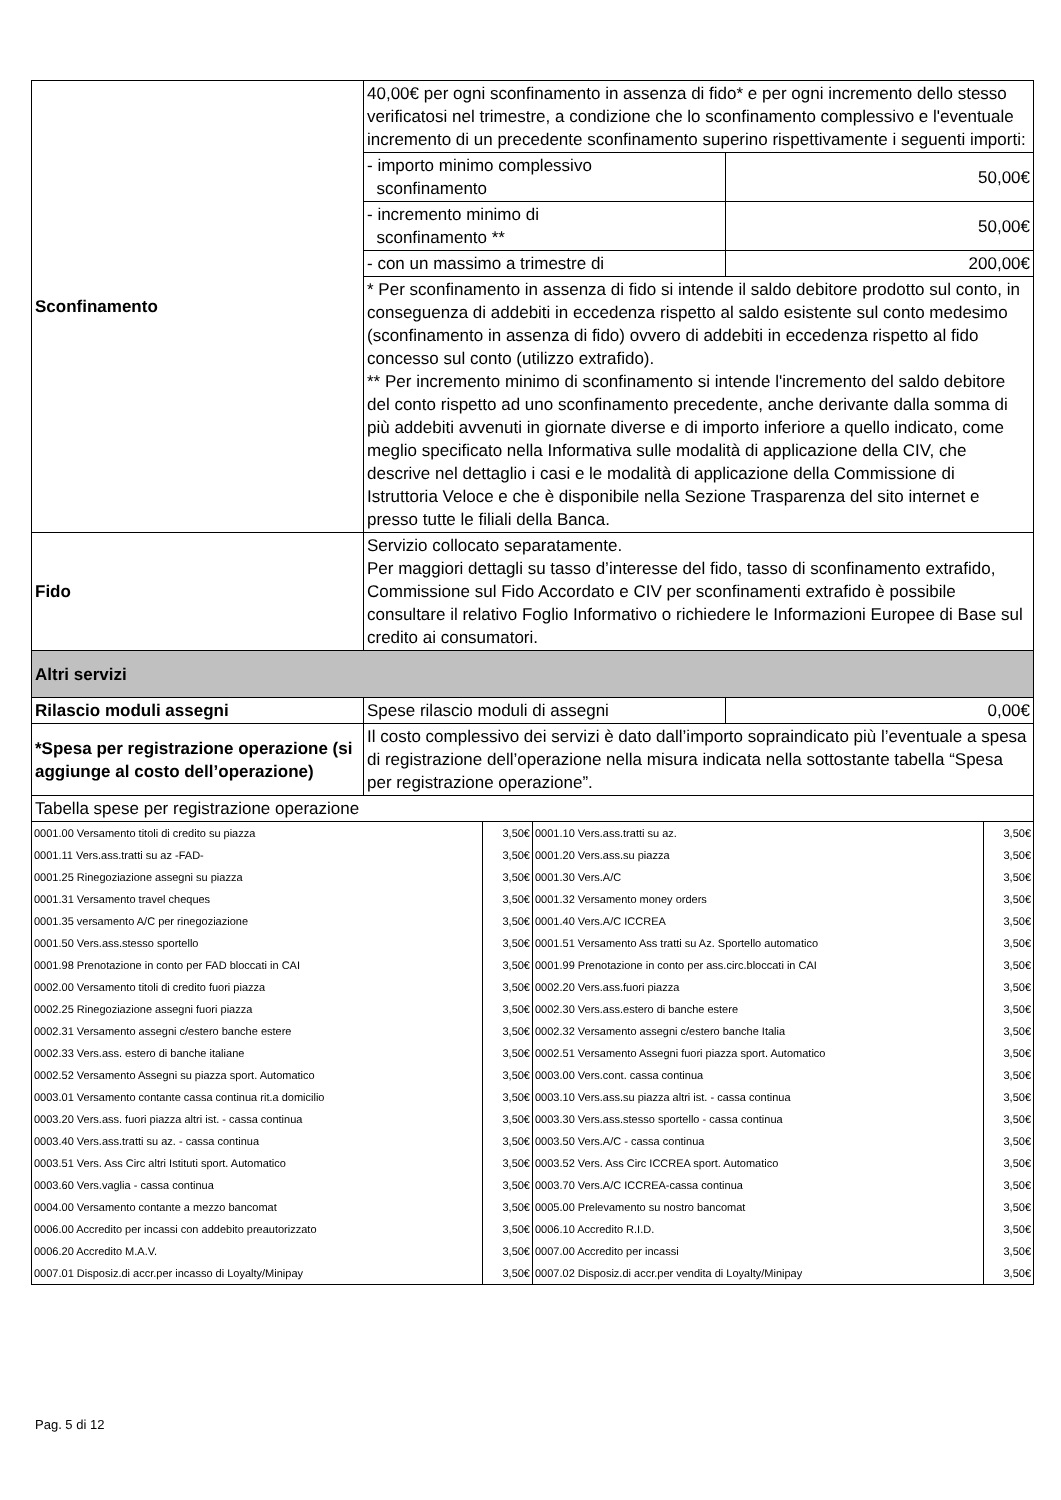| Sconfinamento | 40,00€ per ogni sconfinamento in assenza di fido* e per ogni incremento dello stesso verificatosi nel trimestre, a condizione che lo sconfinamento complessivo e l'eventuale incremento di un precedente sconfinamento superino rispettivamente i seguenti importi: | |
| | - importo minimo complessivo sconfinamento | 50,00€ |
| | - incremento minimo di sconfinamento ** | 50,00€ |
| | - con un massimo a trimestre di | 200,00€ |
| | * Per sconfinamento in assenza di fido si intende il saldo debitore prodotto sul conto, in conseguenza di addebiti in eccedenza rispetto al saldo esistente sul conto medesimo (sconfinamento in assenza di fido) ovvero di addebiti in eccedenza rispetto al fido concesso sul conto (utilizzo extrafido). ** Per incremento minimo di sconfinamento si intende l'incremento del saldo debitore del conto rispetto ad uno sconfinamento precedente, anche derivante dalla somma di più addebiti avvenuti in giornate diverse e di importo inferiore a quello indicato, come meglio specificato nella Informativa sulle modalità di applicazione della CIV, che descrive nel dettaglio i casi e le modalità di applicazione della Commissione di Istruttoria Veloce e che è disponibile nella Sezione Trasparenza del sito internet e presso tutte le filiali della Banca. | |
| Fido | Servizio collocato separatamente. Per maggiori dettagli su tasso d’interesse del fido, tasso di sconfinamento extrafido, Commissione sul Fido Accordato e CIV per sconfinamenti extrafido è possibile consultare il relativo Foglio Informativo o richiedere le Informazioni Europee di Base sul credito ai consumatori. | |
| Altri servizi | | |
| Rilascio moduli assegni | Spese rilascio moduli di assegni | 0,00€ |
| *Spesa per registrazione operazione (si aggiunge al costo dell’operazione) | Il costo complessivo dei servizi è dato dall’importo sopraindicato più l’eventuale a spesa di registrazione dell’operazione nella misura indicata nella sottostante tabella “Spesa per registrazione operazione”. | |
| Tabella spese per registrazione operazione | | |
| 0001.00 Versamento titoli di credito su piazza | 3,50€ | 0001.10 Vers.ass.tratti su az. | 3,50€ |
| 0001.11 Vers.ass.tratti su az -FAD- | 3,50€ | 0001.20 Vers.ass.su piazza | 3,50€ |
| 0001.25 Rinegoziazione assegni su piazza | 3,50€ | 0001.30 Vers.A/C | 3,50€ |
| 0001.31 Versamento travel cheques | 3,50€ | 0001.32 Versamento money orders | 3,50€ |
| 0001.35 versamento A/C per rinegoziazione | 3,50€ | 0001.40 Vers.A/C ICCREA | 3,50€ |
| 0001.50 Vers.ass.stesso sportello | 3,50€ | 0001.51 Versamento Ass tratti su Az. Sportello automatico | 3,50€ |
| 0001.98 Prenotazione in conto per FAD bloccati in CAI | 3,50€ | 0001.99 Prenotazione in conto per ass.circ.bloccati in CAI | 3,50€ |
| 0002.00 Versamento titoli di credito fuori piazza | 3,50€ | 0002.20 Vers.ass.fuori piazza | 3,50€ |
| 0002.25 Rinegoziazione assegni fuori piazza | 3,50€ | 0002.30 Vers.ass.estero di banche estere | 3,50€ |
| 0002.31 Versamento assegni c/estero banche estere | 3,50€ | 0002.32 Versamento assegni c/estero banche Italia | 3,50€ |
| 0002.33 Vers.ass. estero di banche italiane | 3,50€ | 0002.51 Versamento Assegni fuori piazza sport. Automatico | 3,50€ |
| 0002.52 Versamento Assegni su piazza sport. Automatico | 3,50€ | 0003.00 Vers.cont. cassa continua | 3,50€ |
| 0003.01 Versamento contante cassa continua rit.a domicilio | 3,50€ | 0003.10 Vers.ass.su piazza altri ist. - cassa continua | 3,50€ |
| 0003.20 Vers.ass. fuori piazza altri ist. - cassa continua | 3,50€ | 0003.30 Vers.ass.stesso sportello - cassa continua | 3,50€ |
| 0003.40 Vers.ass.tratti su az. - cassa continua | 3,50€ | 0003.50 Vers.A/C - cassa continua | 3,50€ |
| 0003.51 Vers. Ass Circ altri Istituti sport. Automatico | 3,50€ | 0003.52 Vers. Ass Circ ICCREA sport. Automatico | 3,50€ |
| 0003.60 Vers.vaglia - cassa continua | 3,50€ | 0003.70 Vers.A/C ICCREA-cassa continua | 3,50€ |
| 0004.00 Versamento contante a mezzo bancomat | 3,50€ | 0005.00 Prelevamento su nostro bancomat | 3,50€ |
| 0006.00 Accredito per incassi con addebito preautorizzato | 3,50€ | 0006.10 Accredito R.I.D. | 3,50€ |
| 0006.20 Accredito M.A.V. | 3,50€ | 0007.00 Accredito per incassi | 3,50€ |
| 0007.01 Disposiz.di accr.per incasso di Loyalty/Minipay | 3,50€ | 0007.02 Disposiz.di accr.per vendita di Loyalty/Minipay | 3,50€ |
Pag. 5 di 12